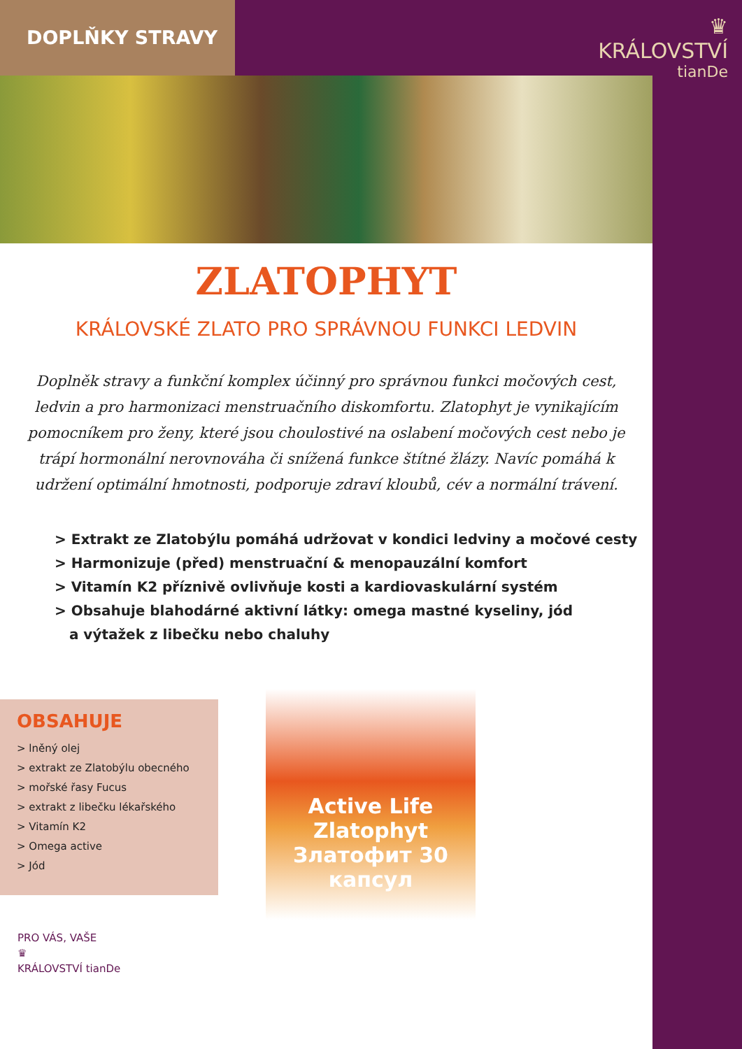DOPLŇKY STRAVY
♛
KRÁLOVSTVÍ
tianDe
ZLATOPHYT
KRÁLOVSKÉ ZLATO PRO SPRÁVNOU FUNKCI LEDVIN
Doplněk stravy a funkční komplex účinný pro správnou funkci močových cest, ledvin a pro harmonizaci menstruačního diskomfortu. Zlatophyt je vynikajícím pomocníkem pro ženy, které jsou choulostivé na oslabení močových cest nebo je trápí hormonální nerovnováha či snížená funkce štítné žlázy. Navíc pomáhá k udržení optimální hmotnosti, podporuje zdraví kloubů, cév a normální trávení.
> Extrakt ze Zlatobýlu pomáhá udržovat v kondici ledviny a močové cesty
> Harmonizuje (před) menstruační & menopauzální komfort
> Vitamín K2 příznivě ovlivňuje kosti a kardiovaskulární systém
> Obsahuje blahodárné aktivní látky: omega mastné kyseliny, jód
a výtažek z libečku nebo chaluhy
OBSAHUJE
> lněný olej
> extrakt ze Zlatobýlu obecného
> mořské řasy Fucus
> extrakt z libečku lékařského
> Vitamín K2
> Omega active
> Jód
Active Life
Zlatophyt
Златофит 30 капсул
PRO VÁS, VAŠE
♛
KRÁLOVSTVÍ tianDe